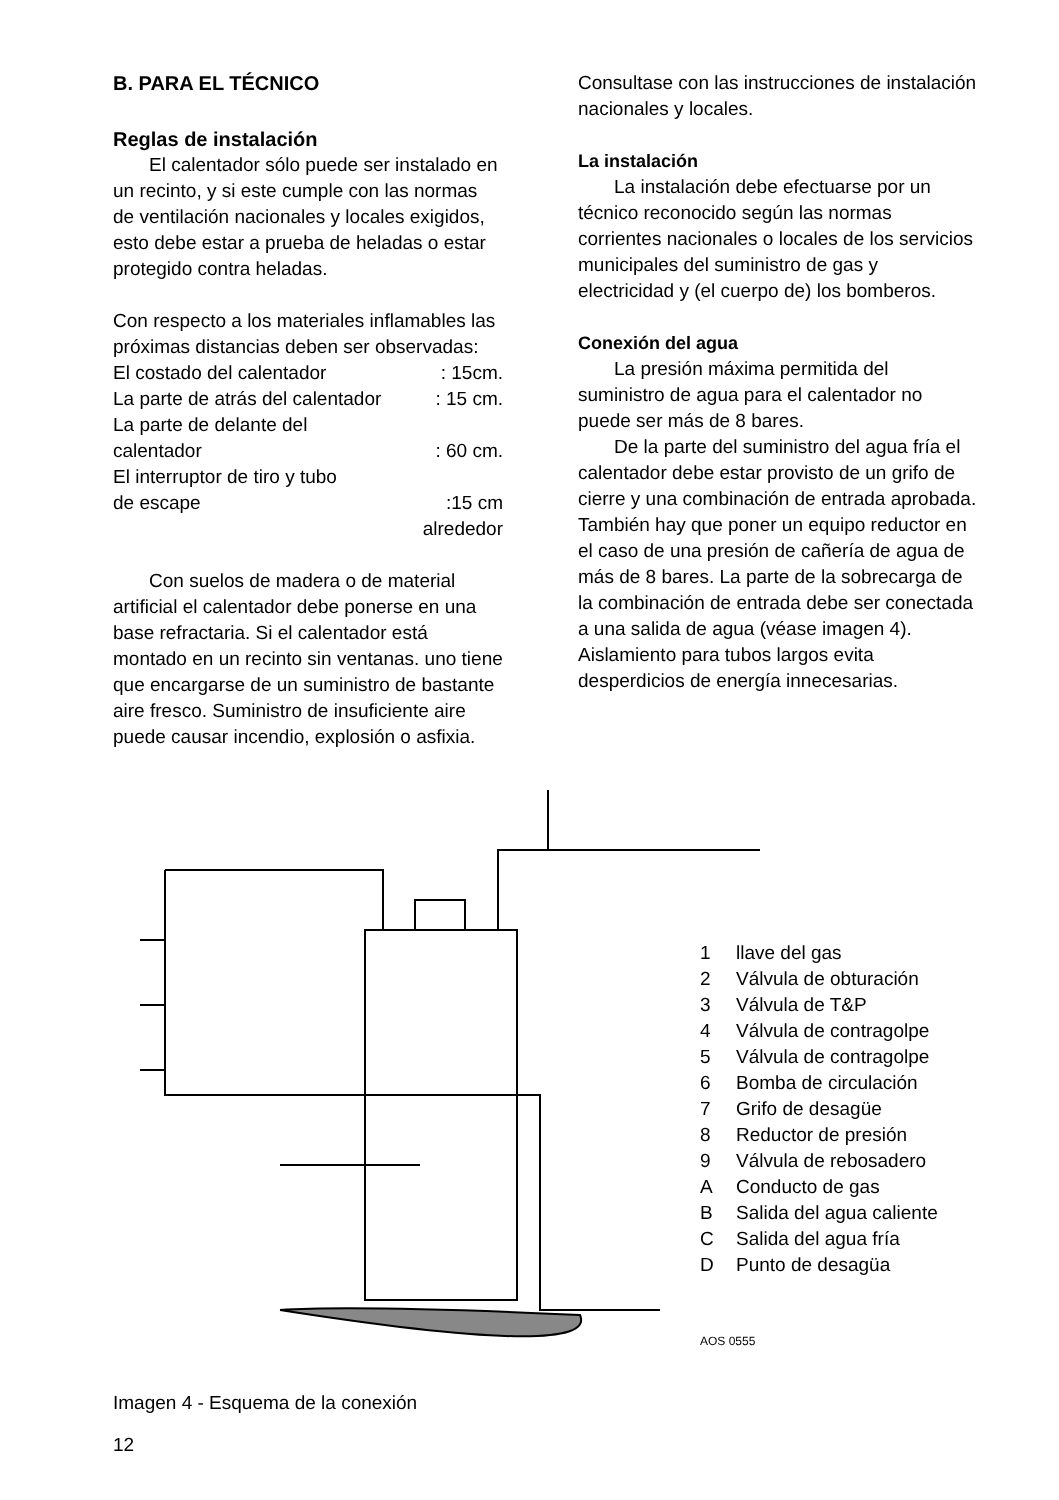B. PARA EL TÉCNICO
Reglas de instalación
El calentador sólo puede ser instalado en un recinto, y si este cumple con las normas de ventilación nacionales y locales exigidos, esto debe estar a prueba de heladas o estar protegido contra heladas.
Con respecto a los materiales inflamables las próximas distancias deben ser observadas:
El costado del calentador: 15cm.
La parte de atrás del calentador: 15 cm.
La parte de delante del
calentador: 60 cm.
El interruptor de tiro y tubo
de escape:15 cm
alrededor
Con suelos de madera o de material artificial el calentador debe ponerse en una base refractaria. Si el calentador está montado en un recinto sin ventanas. uno tiene que encargarse de un suministro de bastante aire fresco. Suministro de insuficiente aire puede causar incendio, explosión o asfixia.
Consultase con las instrucciones de instalación nacionales y locales.
La instalación
La instalación debe efectuarse por un técnico reconocido según las normas corrientes nacionales o locales de los servicios municipales del suministro de gas y electricidad y (el cuerpo de) los bomberos.
Conexión del agua
La presión máxima permitida del suministro de agua para el calentador no puede ser más de 8 bares.
De la parte del suministro del agua fría el calentador debe estar provisto de un grifo de cierre y una combinación de entrada aprobada. También hay que poner un equipo reductor en el caso de una presión de cañería de agua de más de 8 bares. La parte de la sobrecarga de la combinación de entrada debe ser conectada a una salida de agua (véase imagen 4). Aislamiento para tubos largos evita desperdicios de energía innecesarias.
1 llave del gas
2 Válvula de obturación
3 Válvula de T&P
4 Válvula de contragolpe
5 Válvula de contragolpe
6 Bomba de circulación
7 Grifo de desagüe
8 Reductor de presión
9 Válvula de rebosadero
A Conducto de gas
B Salida del agua caliente
C Salida del agua fría
D Punto de desagüa
AOS 0555
Imagen 4 - Esquema de la conexión
12